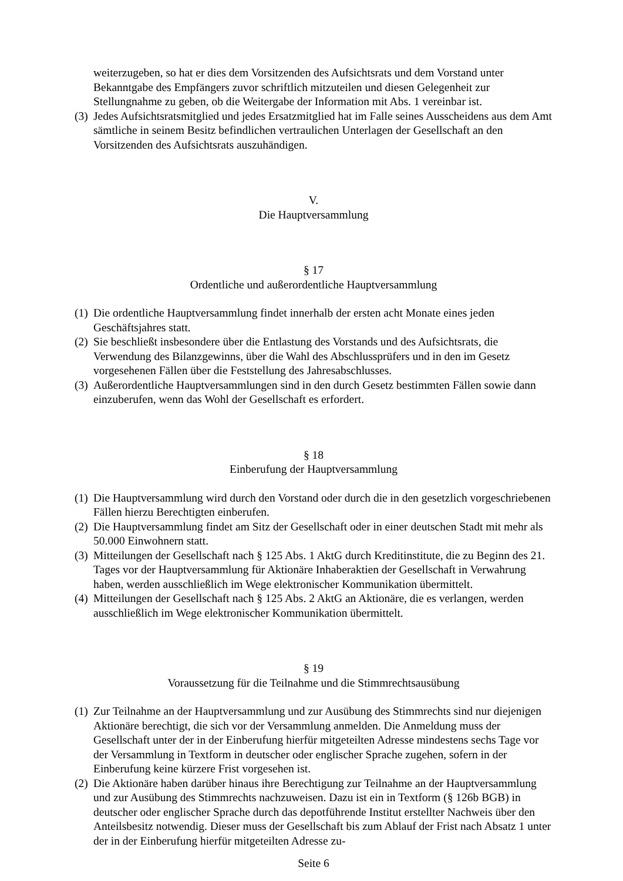weiterzugeben, so hat er dies dem Vorsitzenden des Aufsichtsrats und dem Vorstand unter Bekanntgabe des Empfängers zuvor schriftlich mitzuteilen und diesen Gelegenheit zur Stellungnahme zu geben, ob die Weitergabe der Information mit Abs. 1 vereinbar ist.
(3) Jedes Aufsichtsratsmitglied und jedes Ersatzmitglied hat im Falle seines Ausscheidens aus dem Amt sämtliche in seinem Besitz befindlichen vertraulichen Unterlagen der Gesellschaft an den Vorsitzenden des Aufsichtsrats auszuhändigen.
V.
Die Hauptversammlung
§ 17
Ordentliche und außerordentliche Hauptversammlung
(1) Die ordentliche Hauptversammlung findet innerhalb der ersten acht Monate eines jeden Geschäftsjahres statt.
(2) Sie beschließt insbesondere über die Entlastung des Vorstands und des Aufsichtsrats, die Verwendung des Bilanzgewinns, über die Wahl des Abschlussprüfers und in den im Gesetz vorgesehenen Fällen über die Feststellung des Jahresabschlusses.
(3) Außerordentliche Hauptversammlungen sind in den durch Gesetz bestimmten Fällen sowie dann einzuberufen, wenn das Wohl der Gesellschaft es erfordert.
§ 18
Einberufung der Hauptversammlung
(1) Die Hauptversammlung wird durch den Vorstand oder durch die in den gesetzlich vorgeschriebenen Fällen hierzu Berechtigten einberufen.
(2) Die Hauptversammlung findet am Sitz der Gesellschaft oder in einer deutschen Stadt mit mehr als 50.000 Einwohnern statt.
(3) Mitteilungen der Gesellschaft nach § 125 Abs. 1 AktG durch Kreditinstitute, die zu Beginn des 21. Tages vor der Hauptversammlung für Aktionäre Inhaberaktien der Gesellschaft in Verwahrung haben, werden ausschließlich im Wege elektronischer Kommunikation übermittelt.
(4) Mitteilungen der Gesellschaft nach § 125 Abs. 2 AktG an Aktionäre, die es verlangen, werden ausschließlich im Wege elektronischer Kommunikation übermittelt.
§ 19
Voraussetzung für die Teilnahme und die Stimmrechtsausübung
(1) Zur Teilnahme an der Hauptversammlung und zur Ausübung des Stimmrechts sind nur diejenigen Aktionäre berechtigt, die sich vor der Versammlung anmelden. Die Anmeldung muss der Gesellschaft unter der in der Einberufung hierfür mitgeteilten Adresse mindestens sechs Tage vor der Versammlung in Textform in deutscher oder englischer Sprache zugehen, sofern in der Einberufung keine kürzere Frist vorgesehen ist.
(2) Die Aktionäre haben darüber hinaus ihre Berechtigung zur Teilnahme an der Hauptversammlung und zur Ausübung des Stimmrechts nachzuweisen. Dazu ist ein in Textform (§ 126b BGB) in deutscher oder englischer Sprache durch das depotführende Institut erstellter Nachweis über den Anteilsbesitz notwendig. Dieser muss der Gesellschaft bis zum Ablauf der Frist nach Absatz 1 unter der in der Einberufung hierfür mitgeteilten Adresse zu-
Seite 6